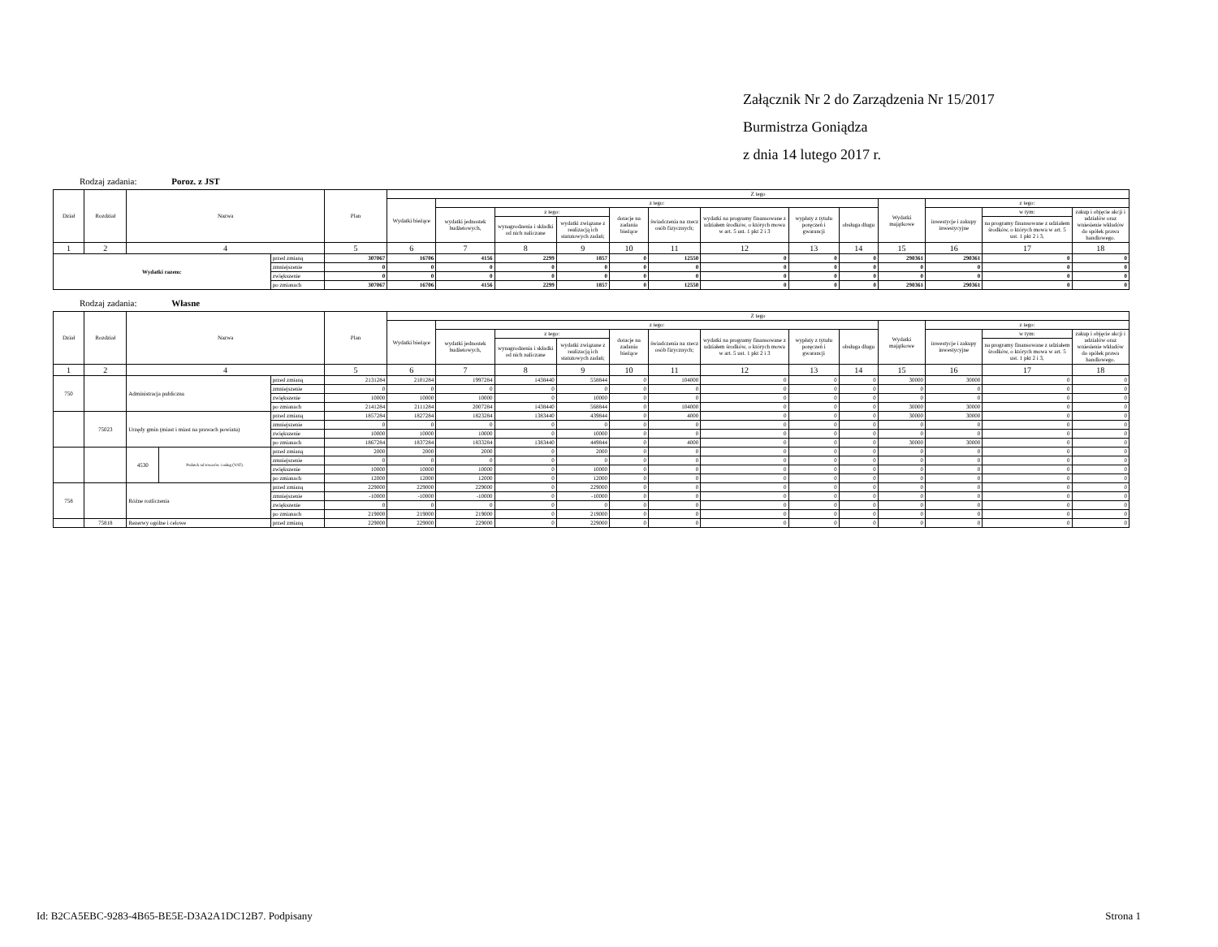Załącznik Nr 2 do Zarządzenia Nr 15/2017
Burmistrza Goniądza
z dnia 14 lutego 2017 r.
Rodzaj zadania: Poroz. z JST
| Dział | Rozdział | Nazwa | | Plan | Z tego | | | | | | | | | | | | |
| --- | --- | --- | --- | --- | --- | --- | --- | --- | --- | --- | --- | --- | --- | --- | --- | --- | --- |
| | | | | | Wydatki bieżące | z tego: | | | | | | | | Wydatki majątkowe | z tego: | | |
| | | | | | | wydatki jednostek budżetowych, | z tego: | | dotacje na zadania bieżące | świadczenia na rzecz osób fizycznych; | wydatki na programy finansowane z udziałem środków, o których mowa w art. 5 ust. 1 pkt 2 i 3 | wypłaty z tytułu poręczeń i gwarancji | obsługa długu | | inwestycje i zakupy inwestycyjne | w tym: | zakup i objęcie akcji i udziałów oraz wniesienie wkładów do spółek prawa handlowego. |
| | | | | | | | wynagrodzenia i składki od nich naliczane | wydatki związane z realizacją ich statutowych zadań; | | | | | | | | na programy finansowane z udziałem środków, o których mowa w art. 5 ust. 1 pkt 2 i 3, | |
| 1 | 2 | 4 | | 5 | 6 | 7 | 8 | 9 | 10 | 11 | 12 | 13 | 14 | 15 | 16 | 17 | 18 |
| Wydatki razem: | | | przed zmianą | 307067 | 16706 | 4156 | 2299 | 1857 | 0 | 12550 | 0 | 0 | 0 | 290361 | 290361 | 0 | 0 |
| | | | zmniejszenie | 0 | 0 | 0 | 0 | 0 | 0 | 0 | 0 | 0 | 0 | 0 | 0 | 0 | 0 |
| | | | zwiększenie | 0 | 0 | 0 | 0 | 0 | 0 | 0 | 0 | 0 | 0 | 0 | 0 | 0 | 0 |
| | | | po zmianach | 307067 | 16706 | 4156 | 2299 | 1857 | 0 | 12550 | 0 | 0 | 0 | 290361 | 290361 | 0 | 0 |
Rodzaj zadania: Własne
| Dział | Rozdział | Nazwa | | | Plan | Z tego | | | | | | | | | | | | |
| --- | --- | --- | --- | --- | --- | --- | --- | --- | --- | --- | --- | --- | --- | --- | --- | --- | --- | --- |
| | | | | | | Wydatki bieżące | z tego: | | | | | | | | Wydatki majątkowe | z tego: | | |
| | | | | | | | wydatki jednostek budżetowych, | z tego: | | dotacje na zadania bieżące | świadczenia na rzecz osób fizycznych; | wydatki na programy finansowane z udziałem środków, o których mowa w art. 5 ust. 1 pkt 2 i 3 | wypłaty z tytułu poręczeń i gwarancji | obsługa długu | | inwestycje i zakupy inwestycyjne | w tym: | zakup i objęcie akcji i udziałów oraz wniesienie wkładów do spółek prawa handlowego. |
| | | | | | | | | wynagrodzenia i składki od nich naliczane | wydatki związane z realizacją ich statutowych zadań; | | | | | | | | na programy finansowane z udziałem środków, o których mowa w art. 5 ust. 1 pkt 2 i 3, | |
| 1 | 2 | 4 | | | 5 | 6 | 7 | 8 | 9 | 10 | 11 | 12 | 13 | 14 | 15 | 16 | 17 | 18 |
| 750 | | Administracja publiczna | | przed zmianą | 2131284 | 2101284 | 1997284 | 1438440 | 558844 | 0 | 104000 | 0 | 0 | 0 | 30000 | 30000 | 0 | 0 |
| | | | | zmniejszenie | 0 | 0 | 0 | 0 | 0 | 0 | 0 | 0 | 0 | 0 | 0 | 0 | 0 | 0 |
| | | | | zwiększenie | 10000 | 10000 | 10000 | 0 | 10000 | 0 | 0 | 0 | 0 | 0 | 0 | 0 | 0 | 0 |
| | | | | po zmianach | 2141284 | 2111284 | 2007284 | 1438440 | 568844 | 0 | 104000 | 0 | 0 | 0 | 30000 | 30000 | 0 | 0 |
| | 75023 | Urzędy gmin (miast i miast na prawach powiatu) | | przed zmianą | 1857284 | 1827284 | 1823284 | 1383440 | 439844 | 0 | 4000 | 0 | 0 | 0 | 30000 | 30000 | 0 | 0 |
| | | | | zmniejszenie | 0 | 0 | 0 | 0 | 0 | 0 | 0 | 0 | 0 | 0 | 0 | 0 | 0 | 0 |
| | | | | zwiększenie | 10000 | 10000 | 10000 | 0 | 10000 | 0 | 0 | 0 | 0 | 0 | 0 | 0 | 0 | 0 |
| | | | | po zmianach | 1867284 | 1837284 | 1833284 | 1383440 | 449844 | 0 | 4000 | 0 | 0 | 0 | 30000 | 30000 | 0 | 0 |
| | | 4530 | Podatek od towarów i usług (VAT). | przed zmianą | 2000 | 2000 | 2000 | 0 | 2000 | 0 | 0 | 0 | 0 | 0 | 0 | 0 | 0 | 0 |
| | | | | zmniejszenie | 0 | 0 | 0 | 0 | 0 | 0 | 0 | 0 | 0 | 0 | 0 | 0 | 0 | 0 |
| | | | | zwiększenie | 10000 | 10000 | 10000 | 0 | 10000 | 0 | 0 | 0 | 0 | 0 | 0 | 0 | 0 | 0 |
| | | | | po zmianach | 12000 | 12000 | 12000 | 0 | 12000 | 0 | 0 | 0 | 0 | 0 | 0 | 0 | 0 | 0 |
| 758 | | Różne rozliczenia | | przed zmianą | 229000 | 229000 | 229000 | 0 | 229000 | 0 | 0 | 0 | 0 | 0 | 0 | 0 | 0 | 0 |
| | | | | zmniejszenie | -10000 | -10000 | -10000 | 0 | -10000 | 0 | 0 | 0 | 0 | 0 | 0 | 0 | 0 | 0 |
| | | | | zwiększenie | 0 | 0 | 0 | 0 | 0 | 0 | 0 | 0 | 0 | 0 | 0 | 0 | 0 | 0 |
| | | | | po zmianach | 219000 | 219000 | 219000 | 0 | 219000 | 0 | 0 | 0 | 0 | 0 | 0 | 0 | 0 | 0 |
| | 75818 | Rezerwy ogólne i celowe | | przed zmianą | 229000 | 229000 | 229000 | 0 | 229000 | 0 | 0 | 0 | 0 | 0 | 0 | 0 | 0 | 0 |
Id: B2CA5EBC-9283-4B65-BE5E-D3A2A1DC12B7. Podpisany Strona 1